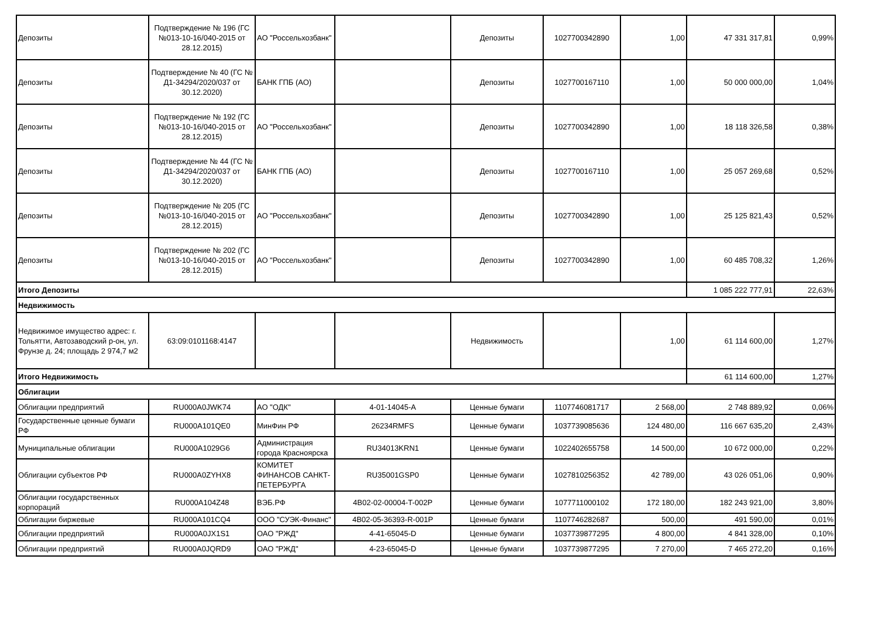| Депозиты | Подтверждение № 196 (ГС №013-10-16/040-2015 от 28.12.2015) | АО "Россельхозбанк" | | Депозиты | 1027700342890 | 1,00 | 47 331 317,81 | 0,99% |
| Депозиты | Подтверждение № 40 (ГС № Д1-34294/2020/037 от 30.12.2020) | БАНК ГПБ (АО) | | Депозиты | 1027700167110 | 1,00 | 50 000 000,00 | 1,04% |
| Депозиты | Подтверждение № 192 (ГС №013-10-16/040-2015 от 28.12.2015) | АО "Россельхозбанк" | | Депозиты | 1027700342890 | 1,00 | 18 118 326,58 | 0,38% |
| Депозиты | Подтверждение № 44 (ГС № Д1-34294/2020/037 от 30.12.2020) | БАНК ГПБ (АО) | | Депозиты | 1027700167110 | 1,00 | 25 057 269,68 | 0,52% |
| Депозиты | Подтверждение № 205 (ГС №013-10-16/040-2015 от 28.12.2015) | АО "Россельхозбанк" | | Депозиты | 1027700342890 | 1,00 | 25 125 821,43 | 0,52% |
| Депозиты | Подтверждение № 202 (ГС №013-10-16/040-2015 от 28.12.2015) | АО "Россельхозбанк" | | Депозиты | 1027700342890 | 1,00 | 60 485 708,32 | 1,26% |
| Итого Депозиты | | | | | | | 1 085 222 777,91 | 22,63% |
| Недвижимость | | | | | | | | |
| Недвижимое имущество адрес: г. Тольятти, Автозаводский р-он, ул. Фрунзе д. 24; площадь 2 974,7 м2 | 63:09:0101168:4147 | | | Недвижимость | | 1,00 | 61 114 600,00 | 1,27% |
| Итого Недвижимость | | | | | | | 61 114 600,00 | 1,27% |
| Облигации | | | | | | | | |
| Облигации предприятий | RU000A0JWK74 | АО "ОДК" | 4-01-14045-A | Ценные бумаги | 1107746081717 | 2 568,00 | 2 748 889,92 | 0,06% |
| Государственные ценные бумаги РФ | RU000A101QE0 | МинФин РФ | 26234RMFS | Ценные бумаги | 1037739085636 | 124 480,00 | 116 667 635,20 | 2,43% |
| Муниципальные облигации | RU000A1029G6 | Администрация города Красноярска | RU34013KRN1 | Ценные бумаги | 1022402655758 | 14 500,00 | 10 672 000,00 | 0,22% |
| Облигации субъектов РФ | RU000A0ZYHX8 | КОМИТЕТ ФИНАНСОВ САНКТ-ПЕТЕРБУРГА | RU35001GSP0 | Ценные бумаги | 1027810256352 | 42 789,00 | 43 026 051,06 | 0,90% |
| Облигации государственных корпораций | RU000A104Z48 | ВЭБ.РФ | 4B02-02-00004-T-002P | Ценные бумаги | 1077711000102 | 172 180,00 | 182 243 921,00 | 3,80% |
| Облигации биржевые | RU000A101CQ4 | ООО "СУЭК-Финанс" | 4B02-05-36393-R-001P | Ценные бумаги | 1107746282687 | 500,00 | 491 590,00 | 0,01% |
| Облигации предприятий | RU000A0JX1S1 | ОАО "РЖД" | 4-41-65045-D | Ценные бумаги | 1037739877295 | 4 800,00 | 4 841 328,00 | 0,10% |
| Облигации предприятий | RU000A0JQRD9 | ОАО "РЖД" | 4-23-65045-D | Ценные бумаги | 1037739877295 | 7 270,00 | 7 465 272,20 | 0,16% |